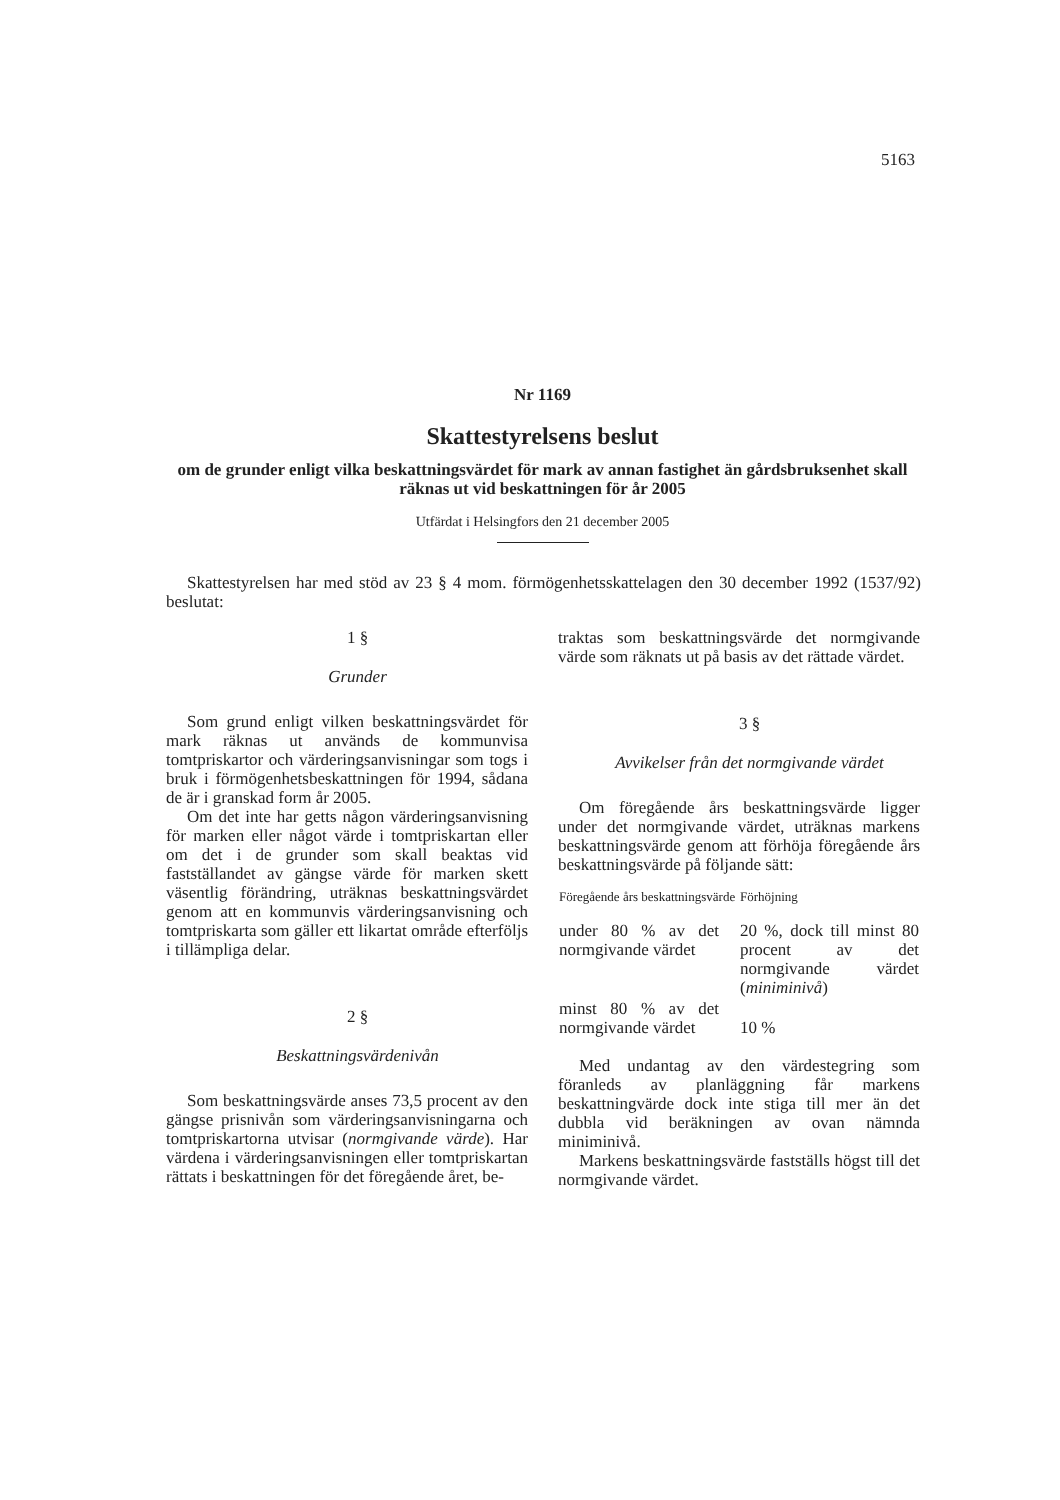5163
Nr 1169
Skattestyrelsens beslut
om de grunder enligt vilka beskattningsvärdet för mark av annan fastighet än gårdsbruksenhet skall räknas ut vid beskattningen för år 2005
Utfärdat i Helsingfors den 21 december 2005
Skattestyrelsen har med stöd av 23 § 4 mom. förmögenhetsskattelagen den 30 december 1992 (1537/92) beslutat:
1 §
Grunder
Som grund enligt vilken beskattningsvärdet för mark räknas ut används de kommunvisa tomtpriskartor och värderingsanvisningar som togs i bruk i förmögenhetsbeskattningen för 1994, sådana de är i granskad form år 2005.
Om det inte har getts någon värderingsanvisning för marken eller något värde i tomtpriskartan eller om det i de grunder som skall beaktas vid fastställandet av gängse värde för marken skett väsentlig förändring, uträknas beskattningsvärdet genom att en kommunvis värderingsanvisning och tomtpriskarta som gäller ett likartat område efterföljs i tillämpliga delar.
2 §
Beskattningsvärdenivån
Som beskattningsvärde anses 73,5 procent av den gängse prisnivån som värderingsanvisningarna och tomtpriskartorna utvisar (normgivande värde). Har värdena i värderingsanvisningen eller tomtpriskartan rättats i beskattningen för det föregående året, be-
traktas som beskattningsvärde det normgivande värde som räknats ut på basis av det rättade värdet.
3 §
Avvikelser från det normgivande värdet
Om föregående års beskattningsvärde ligger under det normgivande värdet, uträknas markens beskattningsvärde genom att förhöja föregående års beskattningsvärde på följande sätt:
| Föregående års beskattningsvärde | Förhöjning |
| --- | --- |
| under 80 % av det normgivande värdet | 20 %, dock till minst 80 procent av det normgivande värdet ( miniminivå ) |
| minst 80 % av det normgivande värdet | 10 % |
Med undantag av den värdestegring som föranleds av planläggning får markens beskattningvärde dock inte stiga till mer än det dubbla vid beräkningen av ovan nämnda miniminivå.
Markens beskattningsvärde fastställs högst till det normgivande värdet.